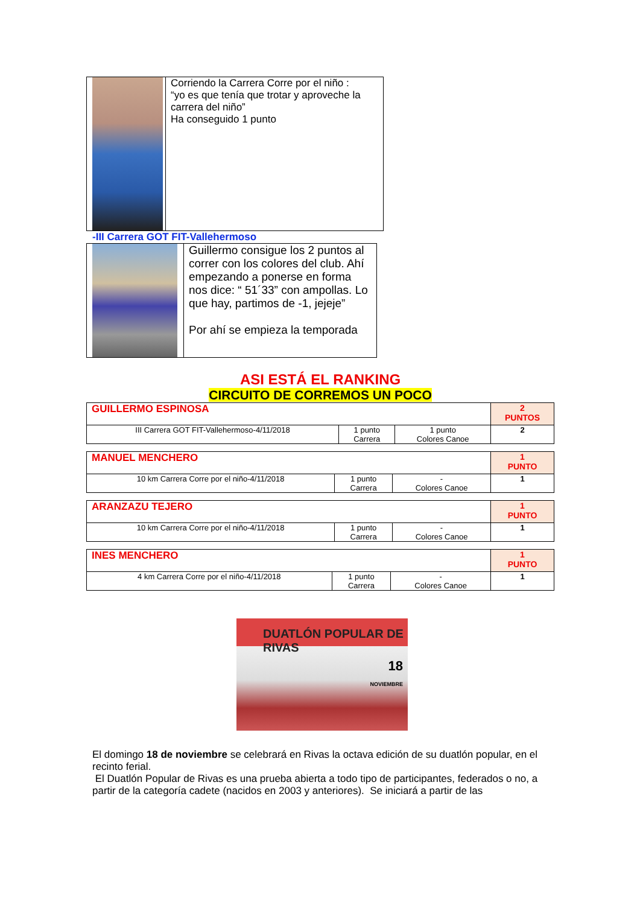| | Corriendo la Carrera Corre por el niño : “yo es que tenía que trotar y aproveche la carrera del niño” Ha conseguido 1 punto |
-III Carrera GOT FIT-Vallehermoso
| | Guillermo consigue los 2 puntos al correr con los colores del club. Ahí empezando a ponerse en forma nos dice: “ 51´33” con ampollas. Lo que hay, partimos de -1, jejeje” Por ahí se empieza la temporada |
ASI ESTÁ EL RANKING
CIRCUITO DE CORREMOS UN POCO
| GUILLERMO ESPINOSA | | | 2 PUNTOS |
| III Carrera GOT FIT-Vallehermoso-4/11/2018 | 1 punto Carrera | 1 punto Colores Canoe | 2 |
| MANUEL MENCHERO | | | 1 PUNTO |
| 10 km Carrera Corre por el niño-4/11/2018 | 1 punto Carrera | - Colores Canoe | 1 |
| ARANZAZU TEJERO | | | 1 PUNTO |
| 10 km Carrera Corre por el niño-4/11/2018 | 1 punto Carrera | - Colores Canoe | 1 |
| INES MENCHERO | | | 1 PUNTO |
| 4 km Carrera Corre por el niño-4/11/2018 | 1 punto Carrera | - Colores Canoe | 1 |
DUATLÓN POPULAR DE RIVAS
18
NOVIEMBRE
El domingo 18 de noviembre se celebrará en Rivas la octava edición de su duatlón popular, en el recinto ferial.
El Duatlón Popular de Rivas es una prueba abierta a todo tipo de participantes, federados o no, a partir de la categoría cadete (nacidos en 2003 y anteriores). Se iniciará a partir de las